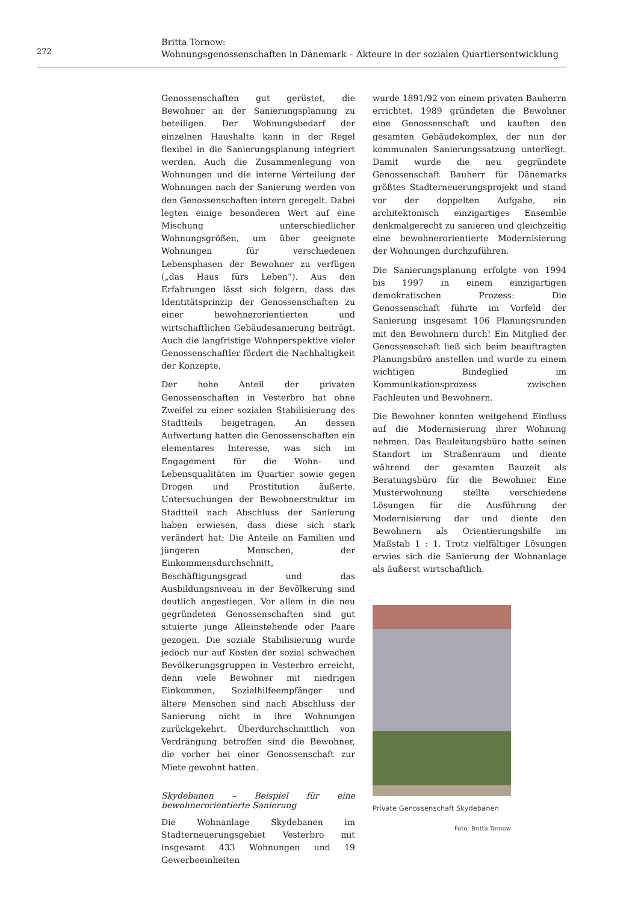272
Britta Tornow:
Wohnungsgenossenschaften in Dänemark – Akteure in der sozialen Quartiersentwicklung
Genossenschaften gut gerüstet, die Bewohner an der Sanierungsplanung zu beteiligen. Der Wohnungsbedarf der einzelnen Haushalte kann in der Regel flexibel in die Sanierungsplanung integriert werden. Auch die Zusammenlegung von Wohnungen und die interne Verteilung der Wohnungen nach der Sanierung werden von den Genossenschaften intern geregelt. Dabei legten einige besonderen Wert auf eine Mischung unterschiedlicher Wohnungsgrößen, um über geeignete Wohnungen für verschiedenen Lebensphasen der Bewohner zu verfügen („das Haus fürs Leben“). Aus den Erfahrungen lässt sich folgern, dass das Identitätsprinzip der Genossenschaften zu einer bewohnerorientierten und wirtschaftlichen Gebäudesanierung beiträgt. Auch die langfristige Wohnperspektive vieler Genossenschaftler fördert die Nachhaltigkeit der Konzepte.
Der hohe Anteil der privaten Genossenschaften in Vesterbro hat ohne Zweifel zu einer sozialen Stabilisierung des Stadtteils beigetragen. An dessen Aufwertung hatten die Genossenschaften ein elementares Interesse, was sich im Engagement für die Wohn- und Lebensqualitäten im Quartier sowie gegen Drogen und Prostitution äußerte. Untersuchungen der Bewohnerstruktur im Stadtteil nach Abschluss der Sanierung haben erwiesen, dass diese sich stark verändert hat: Die Anteile an Familien und jüngeren Menschen, der Einkommensdurchschnitt, Beschäftigungsgrad und das Ausbildungsniveau in der Bevölkerung sind deutlich angestiegen. Vor allem in die neu gegründeten Genossenschaften sind gut situierte junge Alleinstehende oder Paare gezogen. Die soziale Stabilisierung wurde jedoch nur auf Kosten der sozial schwachen Bevölkerungsgruppen in Vesterbro erreicht, denn viele Bewohner mit niedrigen Einkommen, Sozialhilfeempfänger und ältere Menschen sind nach Abschluss der Sanierung nicht in ihre Wohnungen zurückgekehrt. Überdurchschnittlich von Verdrängung betroffen sind die Bewohner, die vorher bei einer Genossenschaft zur Miete gewohnt hatten.
Skydebanen – Beispiel für eine bewohnerorientierte Sanierung
Die Wohnanlage Skydebanen im Stadterneuerungsgebiet Vesterbro mit insgesamt 433 Wohnungen und 19 Gewerbeeinheiten
wurde 1891/92 von einem privaten Bauherrn errichtet. 1989 gründeten die Bewohner eine Genossenschaft und kauften den gesamten Gebäudekomplex, der nun der kommunalen Sanierungssatzung unterliegt. Damit wurde die neu gegründete Genossenschaft Bauherr für Dänemarks größtes Stadterneuerungsprojekt und stand vor der doppelten Aufgabe, ein architektonisch einzigartiges Ensemble denkmalgerecht zu sanieren und gleichzeitig eine bewohnerorientierte Modernisierung der Wohnungen durchzuführen.
Die Sanierungsplanung erfolgte von 1994 bis 1997 in einem einzigartigen demokratischen Prozess: Die Genossenschaft führte im Vorfeld der Sanierung insgesamt 106 Planungsrunden mit den Bewohnern durch! Ein Mitglied der Genossenschaft ließ sich beim beauftragten Planungsbüro anstellen und wurde zu einem wichtigen Bindeglied im Kommunikationsprozess zwischen Fachleuten und Bewohnern.
Die Bewohner konnten weitgehend Einfluss auf die Modernisierung ihrer Wohnung nehmen. Das Bauleitungsbüro hatte seinen Standort im Straßenraum und diente während der gesamten Bauzeit als Beratungsbüro für die Bewohner. Eine Musterwohnung stellte verschiedene Lösungen für die Ausführung der Modernisierung dar und diente den Bewohnern als Orientierungshilfe im Maßstab 1 : 1. Trotz vielfältiger Lösungen erwies sich die Sanierung der Wohnanlage als äußerst wirtschaftlich.
Private Genossenschaft Skydebanen
Foto: Britta Tornow